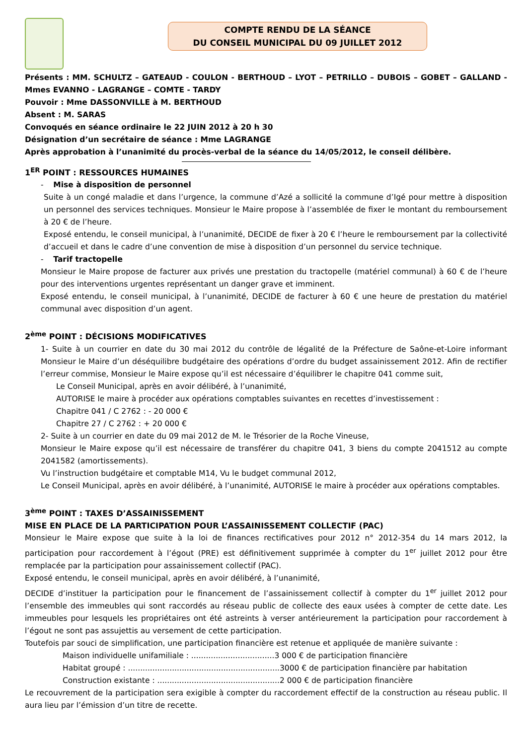COMPTE RENDU DE LA SÉANCE
DU CONSEIL MUNICIPAL DU 09 JUILLET 2012
Présents : MM. SCHULTZ – GATEAUD - COULON - BERTHOUD – LYOT – PETRILLO – DUBOIS – GOBET – GALLAND - Mmes EVANNO - LAGRANGE – COMTE - TARDY
Pouvoir : Mme DASSONVILLE à M. BERTHOUD
Absent : M. SARAS
Convoqués en séance ordinaire le 22 JUIN 2012 à 20 h 30
Désignation d’un secrétaire de séance : Mme LAGRANGE
Après approbation à l’unanimité du procès-verbal de la séance du 14/05/2012, le conseil délibère.
1<sup>ER</sup> POINT : RESSOURCES HUMAINES
- Mise à disposition de personnel
Suite à un congé maladie et dans l’urgence, la commune d’Azé a sollicité la commune d’Igé pour mettre à disposition un personnel des services techniques. Monsieur le Maire propose à l’assemblée de fixer le montant du remboursement à 20 € de l’heure.
Exposé entendu, le conseil municipal, à l’unanimité, DECIDE de fixer à 20 € l’heure le remboursement par la collectivité d’accueil et dans le cadre d’une convention de mise à disposition d’un personnel du service technique.
- Tarif tractopelle
Monsieur le Maire propose de facturer aux privés une prestation du tractopelle (matériel communal) à 60 € de l’heure pour des interventions urgentes représentant un danger grave et imminent.
Exposé entendu, le conseil municipal, à l’unanimité, DECIDE de facturer à 60 € une heure de prestation du matériel communal avec disposition d’un agent.
2<sup>ème</sup> POINT : DÉCISIONS MODIFICATIVES
1- Suite à un courrier en date du 30 mai 2012 du contrôle de légalité de la Préfecture de Saône-et-Loire informant Monsieur le Maire d’un déséquilibre budgétaire des opérations d’ordre du budget assainissement 2012. Afin de rectifier l’erreur commise, Monsieur le Maire expose qu’il est nécessaire d’équilibrer le chapitre 041 comme suit,
Le Conseil Municipal, après en avoir délibéré, à l’unanimité,
AUTORISE le maire à procéder aux opérations comptables suivantes en recettes d’investissement :
Chapitre 041 / C 2762 : - 20 000 €
Chapitre 27 / C 2762 : + 20 000 €
2- Suite à un courrier en date du 09 mai 2012 de M. le Trésorier de la Roche Vineuse,
Monsieur le Maire expose qu’il est nécessaire de transférer du chapitre 041, 3 biens du compte 2041512 au compte 2041582 (amortissements).
Vu l’instruction budgétaire et comptable M14, Vu le budget communal 2012,
Le Conseil Municipal, après en avoir délibéré, à l’unanimité, AUTORISE le maire à procéder aux opérations comptables.
3<sup>ème</sup> POINT : TAXES D’ASSAINISSEMENT
MISE EN PLACE DE LA PARTICIPATION POUR L’ASSAINISSEMENT COLLECTIF (PAC)
Monsieur le Maire expose que suite à la loi de finances rectificatives pour 2012 n° 2012-354 du 14 mars 2012, la participation pour raccordement à l’égout (PRE) est définitivement supprimée à compter du 1<sup>er</sup> juillet 2012 pour être remplacée par la participation pour assainissement collectif (PAC).
Exposé entendu, le conseil municipal, après en avoir délibéré, à l’unanimité,
DECIDE d’instituer la participation pour le financement de l’assainissement collectif à compter du 1<sup>er</sup> juillet 2012 pour l’ensemble des immeubles qui sont raccordés au réseau public de collecte des eaux usées à compter de cette date. Les immeubles pour lesquels les propriétaires ont été astreints à verser antérieurement la participation pour raccordement à l’égout ne sont pas assujettis au versement de cette participation.
Toutefois par souci de simplification, une participation financière est retenue et appliquée de manière suivante :
Maison individuelle unifamiliale : ..................................3 000 € de participation financière
Habitat groupé : ..............................................................3000 € de participation financière par habitation
Construction existante : ..................................................2 000 € de participation financière
Le recouvrement de la participation sera exigible à compter du raccordement effectif de la construction au réseau public. Il aura lieu par l’émission d’un titre de recette.